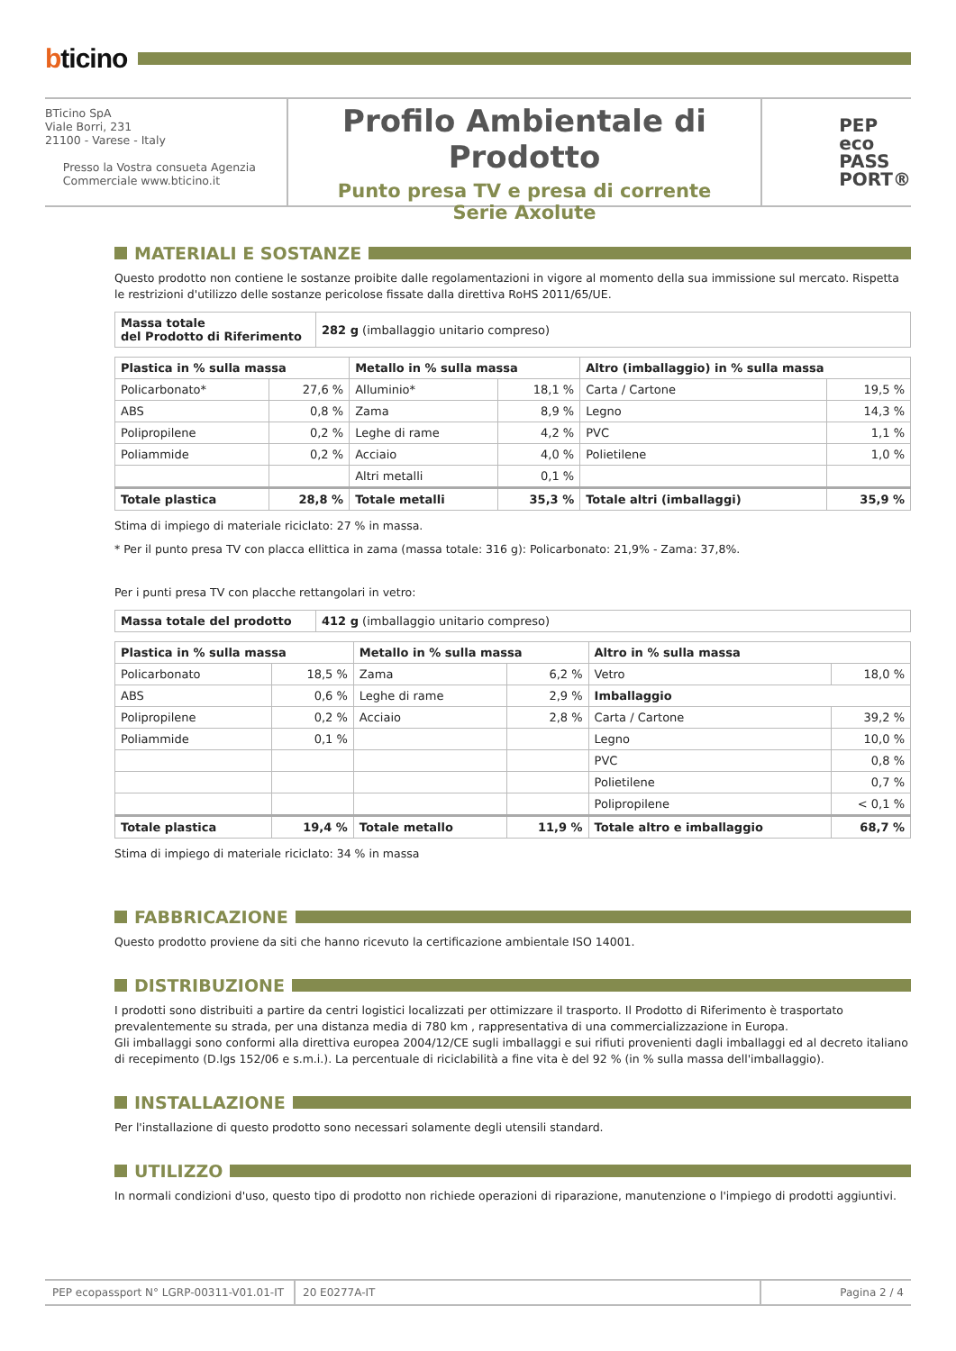bticino
BTicino SpA
Viale Borri, 231
21100 - Varese - Italy
Presso la Vostra consueta Agenzia
Commerciale www.bticino.it
Profilo Ambientale di Prodotto
Punto presa TV e presa di corrente
Serie Axolute
PEP
eco
PASS
PORT®
MATERIALI E SOSTANZE
Questo prodotto non contiene le sostanze proibite dalle regolamentazioni in vigore al momento della sua immissione sul mercato. Rispetta le restrizioni d'utilizzo delle sostanze pericolose fissate dalla direttiva RoHS 2011/65/UE.
| Massa totale del Prodotto di Riferimento | 282 g (imballaggio unitario compreso) |
| Plastica in % sulla massa | | Metallo in % sulla massa | | Altro (imballaggio) in % sulla massa | |
| --- | --- | --- | --- | --- | --- |
| Policarbonato* | 27,6 % | Alluminio* | 18,1 % | Carta / Cartone | 19,5 % |
| ABS | 0,8 % | Zama | 8,9 % | Legno | 14,3 % |
| Polipropilene | 0,2 % | Leghe di rame | 4,2 % | PVC | 1,1 % |
| Poliammide | 0,2 % | Acciaio | 4,0 % | Polietilene | 1,0 % |
| | | Altri metalli | 0,1 % | | |
| Totale plastica | 28,8 % | Totale metalli | 35,3 % | Totale altri (imballaggi) | 35,9 % |
Stima di impiego di materiale riciclato: 27 % in massa.
* Per il punto presa TV con placca ellittica in zama (massa totale: 316 g): Policarbonato: 21,9% - Zama: 37,8%.
Per i punti presa TV con placche rettangolari in vetro:
| Massa totale del prodotto | 412 g (imballaggio unitario compreso) |
| Plastica in % sulla massa | | Metallo in % sulla massa | | Altro in % sulla massa | |
| --- | --- | --- | --- | --- | --- |
| Policarbonato | 18,5 % | Zama | 6,2 % | Vetro | 18,0 % |
| ABS | 0,6 % | Leghe di rame | 2,9 % | Imballaggio | |
| Polipropilene | 0,2 % | Acciaio | 2,8 % | Carta / Cartone | 39,2 % |
| Poliammide | 0,1 % | | | Legno | 10,0 % |
| | | | | PVC | 0,8 % |
| | | | | Polietilene | 0,7 % |
| | | | | Polipropilene | < 0,1 % |
| Totale plastica | 19,4 % | Totale metallo | 11,9 % | Totale altro e imballaggio | 68,7 % |
Stima di impiego di materiale riciclato: 34 % in massa
FABBRICAZIONE
Questo prodotto proviene da siti che hanno ricevuto la certificazione ambientale ISO 14001.
DISTRIBUZIONE
I prodotti sono distribuiti a partire da centri logistici localizzati per ottimizzare il trasporto. Il Prodotto di Riferimento è trasportato prevalentemente su strada, per una distanza media di 780 km , rappresentativa di una commercializzazione in Europa.
Gli imballaggi sono conformi alla direttiva europea 2004/12/CE sugli imballaggi e sui rifiuti provenienti dagli imballaggi ed al decreto italiano di recepimento (D.lgs 152/06 e s.m.i.). La percentuale di riciclabilità a fine vita è del 92 % (in % sulla massa dell'imballaggio).
INSTALLAZIONE
Per l'installazione di questo prodotto sono necessari solamente degli utensili standard.
UTILIZZO
In normali condizioni d'uso, questo tipo di prodotto non richiede operazioni di riparazione, manutenzione o l'impiego di prodotti aggiuntivi.
PEP ecopassport N° LGRP-00311-V01.01-IT
20 E0277A-IT Pagina 2 / 4